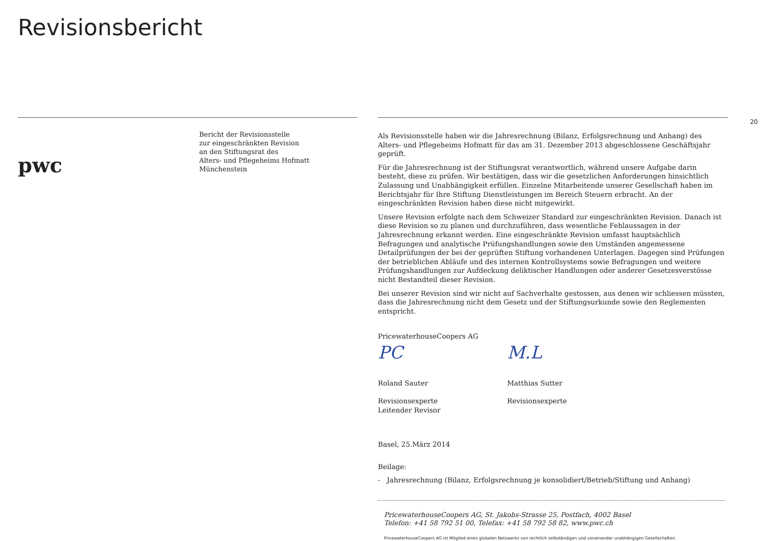Revisionsbericht
20
pwc
Bericht der Revisionsstelle
zur eingeschränkten Revision
an den Stiftungsrat des
Alters- und Pflegeheims Hofmatt
Münchenstein
Als Revisionsstelle haben wir die Jahresrechnung (Bilanz, Erfolgsrechnung und Anhang) des Alters- und Pflegeheims Hofmatt für das am 31. Dezember 2013 abgeschlossene Geschäftsjahr geprüft.
Für die Jahresrechnung ist der Stiftungsrat verantwortlich, während unsere Aufgabe darin besteht, diese zu prüfen. Wir bestätigen, dass wir die gesetzlichen Anforderungen hinsichtlich Zulassung und Unabhängigkeit erfüllen. Einzelne Mitarbeitende unserer Gesellschaft haben im Berichtsjahr für Ihre Stiftung Dienstleistungen im Bereich Steuern erbracht. An der eingeschränkten Revision haben diese nicht mitgewirkt.
Unsere Revision erfolgte nach dem Schweizer Standard zur eingeschränkten Revision. Danach ist diese Revision so zu planen und durchzuführen, dass wesentliche Fehlaussagen in der Jahresrechnung erkannt werden. Eine eingeschränkte Revision umfasst hauptsächlich Befragungen und analytische Prüfungshandlungen sowie den Umständen angemessene Detailprüfungen der bei der geprüften Stiftung vorhandenen Unterlagen. Dagegen sind Prüfungen der betrieblichen Abläufe und des internen Kontrollsystems sowie Befragungen und weitere Prüfungshandlungen zur Aufdeckung deliktischer Handlungen oder anderer Gesetzesverstösse nicht Bestandteil dieser Revision.
Bei unserer Revision sind wir nicht auf Sachverhalte gestossen, aus denen wir schliessen müssten, dass die Jahresrechnung nicht dem Gesetz und der Stiftungsurkunde sowie den Reglementen entspricht.
PricewaterhouseCoopers AG
PC
Roland Sauter
Revisionsexperte
Leitender Revisor
M.L
Matthias Sutter
Revisionsexperte
Basel, 25.März 2014
Beilage:
- Jahresrechnung (Bilanz, Erfolgsrechnung je konsolidiert/Betrieb/Stiftung und Anhang)
PricewaterhouseCoopers AG, St. Jakobs-Strasse 25, Postfach, 4002 Basel
Telefon: +41 58 792 51 00, Telefax: +41 58 792 58 82, www.pwc.ch
PricewaterhouseCoopers AG ist Mitglied eines globalen Netzwerks von rechtlich selbständigen und voneinander unabhängigen Gesellschaften.